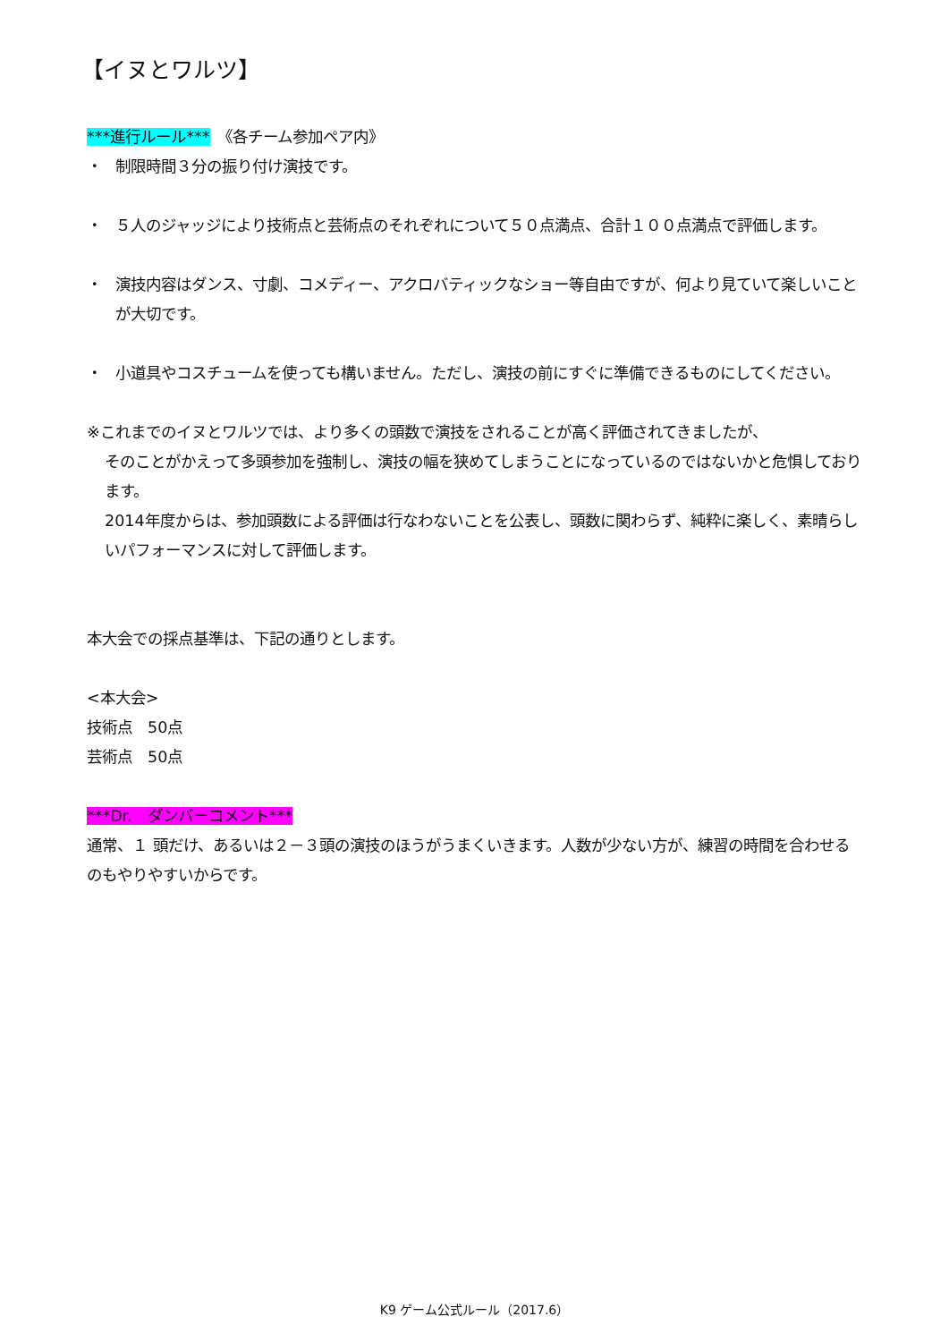【イヌとワルツ】
***進行ルール***　《各チーム参加ペア内》
・ 制限時間３分の振り付け演技です。
・ ５人のジャッジにより技術点と芸術点のそれぞれについて５０点満点、合計１００点満点で評価します。
・ 演技内容はダンス、寸劇、コメディー、アクロバティックなショー等自由ですが、何より見ていて楽しいことが大切です。
・ 小道具やコスチュームを使っても構いません。ただし、演技の前にすぐに準備できるものにしてください。
※これまでのイヌとワルツでは、より多くの頭数で演技をされることが高く評価されてきましたが、
そのことがかえって多頭参加を強制し、演技の幅を狭めてしまうことになっているのではないかと危惧しております。
2014年度からは、参加頭数による評価は行なわないことを公表し、頭数に関わらず、純粋に楽しく、素晴らしいパフォーマンスに対して評価します。
本大会での採点基準は、下記の通りとします。
<本大会>
技術点　50点
芸術点　50点
***Dr.　ダンバーコメント***
通常、１ 頭だけ、あるいは２－３頭の演技のほうがうまくいきます。人数が少ない方が、練習の時間を合わせるのもやりやすいからです。
K9 ゲーム公式ルール（2017.6）